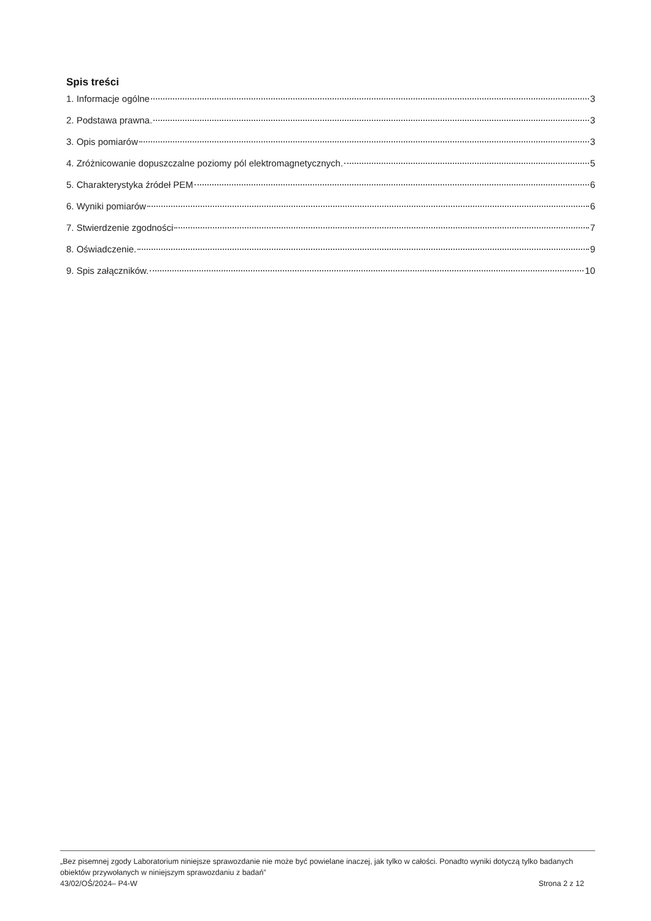Spis treści
1. Informacje ogólne 3
2. Podstawa prawna. 3
3. Opis pomiarów 3
4. Zróżnicowanie dopuszczalne poziomy pól elektromagnetycznych. 5
5. Charakterystyka źródeł PEM 6
6. Wyniki pomiarów 6
7. Stwierdzenie zgodności 7
8. Oświadczenie. 9
9. Spis załączników. 10
„Bez pisemnej zgody Laboratorium niniejsze sprawozdanie nie może być powielane inaczej, jak tylko w całości. Ponadto wyniki dotyczą tylko badanych obiektów przywołanych w niniejszym sprawozdaniu z badań”
43/02/OŚ/2024– P4-W Strona 2 z 12